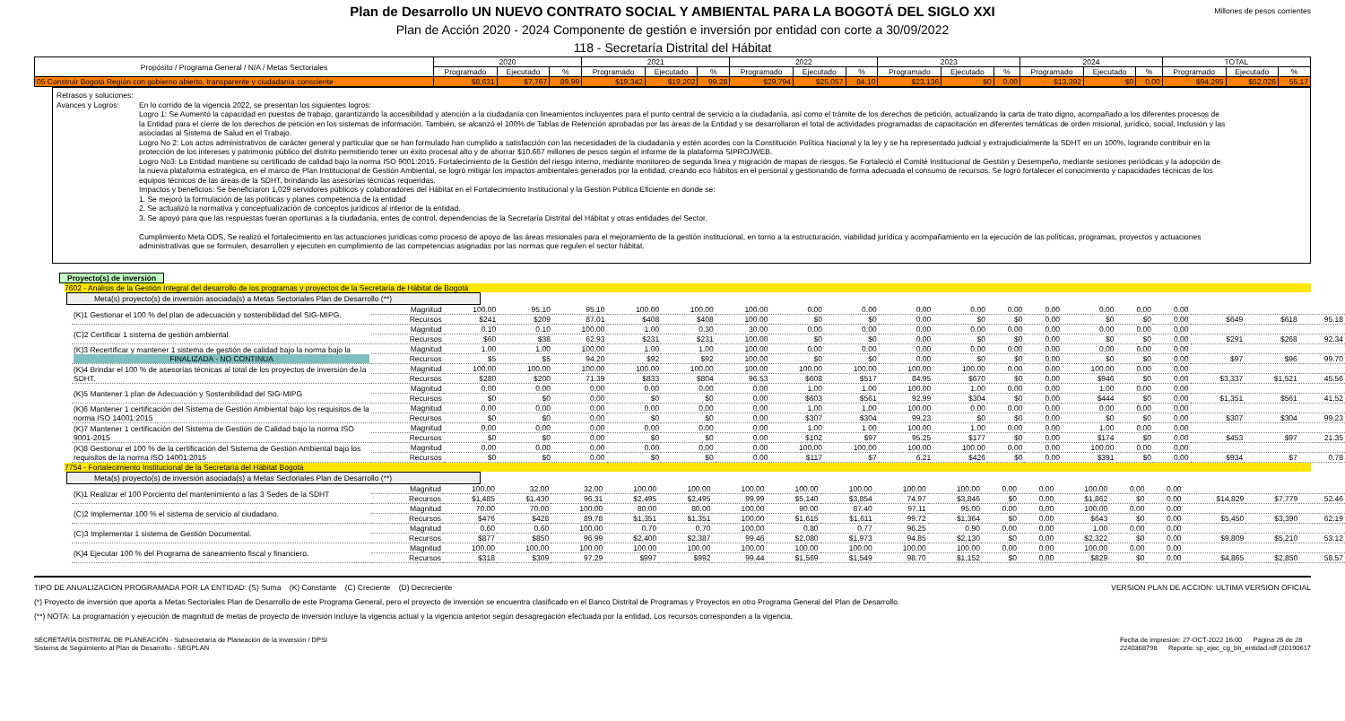Plan de Desarrollo UN NUEVO CONTRATO SOCIAL Y AMBIENTAL PARA LA BOGOTÁ DEL SIGLO XXI
Millones de pesos corrientes
Plan de Acción 2020 - 2024 Componente de gestión e inversión por entidad con corte a 30/09/2022
118 - Secretaría Distrital del Hábitat
| Propósito / Programa General / N/A / Metas Sectoriales | 2020 | | | 2021 | | | 2022 | | | 2023 | | | 2024 | | | TOTAL | | |
| --- | --- | --- | --- | --- | --- | --- | --- | --- | --- | --- | --- | --- | --- | --- | --- | --- | --- | --- |
| | Programado | Ejecutado | % | Programado | Ejecutado | % | Programado | Ejecutado | % | Programado | Ejecutado | % | Programado | Ejecutado | % | Programado | Ejecutado | % |
| 05 Construir Bogotá Región con gobierno abierto, transparente y ciudadanía consciente | $8,631 | $7,767 | 89.99 | $19,342 | $19,202 | 99.28 | $29,794 | $25,057 | 84.10 | $23,136 | $0 | 0.00 | $13,392 | $0 | 0.00 | $94,295 | $52,026 | 55.17 |
Retrasos y soluciones:
Avances y Logros: En lo corrido de la vigencia 2022, se presentan los siguientes logros:
Logro 1: Se Aumentó la capacidad en puestos de trabajo, garantizando la accesibilidad y atención a la ciudadanía con lineamientos incluyentes para el punto central de servicio a la ciudadanía, así como el trámite de los derechos de petición, actualizando la carta de trato digno, acompañado a los diferentes procesos de la Entidad para el cierre de los derechos de petición en los sistemas de información. También, se alcanzó el 100% de Tablas de Retención aprobadas por las áreas de la Entidad y se desarrollaron el total de actividades programadas de capacitación en diferentes temáticas de orden misional, jurídico, social, Inclusión y las asociadas al Sistema de Salud en el Trabajo.
Logro No 2: Los actos administrativos de carácter general y particular que se han formulado han cumplido a satisfacción con las necesidades de la ciudadanía y estén acordes con la Constitución Política Nacional y la ley y se ha representado judicial y extrajudicialmente la SDHT en un 100%, logrando contribuir en la protección de los intereses y patrimonio público del distrito permitiendo tener un éxito procesal alto y de ahorrar $10.667 millones de pesos según el informe de la plataforma SIPROJWEB.
Logro No3: La Entidad mantiene su certificado de calidad bajo la norma ISO 9001:2015. Fortalecimiento de la Gestión del riesgo interno, mediante monitoreo de segunda línea y migración de mapas de riesgos. Se Fortaleció el Comité Institucional de Gestión y Desempeño, mediante sesiones periódicas y la adopción de la nueva plataforma estratégica, en el marco de Plan Institucional de Gestión Ambiental, se logró mitigar los impactos ambientales generados por la entidad, creando eco hábitos en el personal y gestionando de forma adecuada el consumo de recursos. Se logró fortalecer el conocimiento y capacidades técnicas de los equipos técnicos de las áreas de la SDHT, brindando las asesorías técnicas requeridas.
Impactos y beneficios: Se beneficiaron 1,029 servidores públicos y colaboradores del Hábitat en el Fortalecimiento Institucional y la Gestión Pública Eficiente en donde se:
1. Se mejoró la formulación de las políticas y planes competencia de la entidad
2. Se actualizó la normativa y conceptualización de conceptos jurídicos al interior de la entidad.
3. Se apoyó para que las respuestas fueran oportunas a la ciudadanía, entes de control, dependencias de la Secretaría Distrital del Hábitat y otras entidades del Sector.
Cumplimiento Meta ODS, Se realizó el fortalecimiento en las actuaciones jurídicas como proceso de apoyo de las áreas misionales para el mejoramiento de la gestión institucional, en torno a la estructuración, viabilidad jurídica y acompañamiento en la ejecución de las políticas, programas, proyectos y actuaciones administrativas que se formulen, desarrollen y ejecuten en cumplimiento de las competencias asignadas por las normas que regulen el sector hábitat.
Proyecto(s) de inversión
7602 - Análisis de la Gestión Integral del desarrollo de los programas y proyectos de la Secretaría de Hábitat de Bogotá
Meta(s) proyecto(s) de inversión asociada(s) a Metas Sectoriales Plan de Desarrollo (**)
| (K)1 Gestionar el 100 % del plan de adecuación y sostenibilidad del SIG-MIPG. | Magnitud | 100.00 | 95.10 | 95.10 | 100.00 | 100.00 | 100.00 | 0.00 | 0.00 | 0.00 | 0.00 | 0.00 | 0.00 | 0.00 | 0.00 | 0.00 | | | |
| | Recursos | $241 | $209 | 87.01 | $408 | $408 | 100.00 | $0 | $0 | 0.00 | $0 | $0 | 0.00 | $0 | $0 | 0.00 | $649 | $618 | 95.18 |
| (C)2 Certificar 1 sistema de gestión ambiental. | Magnitud | 0.10 | 0.10 | 100.00 | 1.00 | 0.30 | 30.00 | 0.00 | 0.00 | 0.00 | 0.00 | 0.00 | 0.00 | 0.00 | 0.00 | 0.00 | | | |
| | Recursos | $60 | $38 | 62.93 | $231 | $231 | 100.00 | $0 | $0 | 0.00 | $0 | $0 | 0.00 | $0 | $0 | 0.00 | $291 | $268 | 92.34 |
| (K)3 Recertificar y mantener 1 sistema de gestión de calidad bajo la norma bajo la FINALIZADA - NO CONTINUA | Magnitud | 1.00 | 1.00 | 100.00 | 1.00 | 1.00 | 100.00 | 0.00 | 0.00 | 0.00 | 0.00 | 0.00 | 0.00 | 0.00 | 0.00 | 0.00 | | | |
| | Recursos | $5 | $5 | 94.20 | $92 | $92 | 100.00 | $0 | $0 | 0.00 | $0 | $0 | 0.00 | $0 | $0 | 0.00 | $97 | $96 | 99.70 |
| (K)4 Brindar el 100 % de asesorías técnicas al total de los proyectos de inversión de la SDHT. | Magnitud | 100.00 | 100.00 | 100.00 | 100.00 | 100.00 | 100.00 | 100.00 | 100.00 | 100.00 | 100.00 | 0.00 | 0.00 | 100.00 | 0.00 | 0.00 | | | |
| | Recursos | $280 | $200 | 71.39 | $833 | $804 | 96.53 | $608 | $517 | 84.95 | $670 | $0 | 0.00 | $946 | $0 | 0.00 | $3,337 | $1,521 | 45.56 |
| (K)5 Mantener 1 plan de Adecuación y Sostenibilidad del SIG-MIPG | Magnitud | 0.00 | 0.00 | 0.00 | 0.00 | 0.00 | 0.00 | 1.00 | 1.00 | 100.00 | 1.00 | 0.00 | 0.00 | 1.00 | 0.00 | 0.00 | | | |
| | Recursos | $0 | $0 | 0.00 | $0 | $0 | 0.00 | $603 | $561 | 92.99 | $304 | $0 | 0.00 | $444 | $0 | 0.00 | $1,351 | $561 | 41.52 |
| (K)6 Mantener 1 certificación del Sistema de Gestión Ambiental bajo los requisitos de la norma ISO 14001:2015 | Magnitud | 0.00 | 0.00 | 0.00 | 0.00 | 0.00 | 0.00 | 1.00 | 1.00 | 100.00 | 0.00 | 0.00 | 0.00 | 0.00 | 0.00 | 0.00 | | | |
| | Recursos | $0 | $0 | 0.00 | $0 | $0 | 0.00 | $307 | $304 | 99.23 | $0 | $0 | 0.00 | $0 | $0 | 0.00 | $307 | $304 | 99.23 |
| (K)7 Mantener 1 certificación del Sistema de Gestión de Calidad bajo la norma ISO 9001-2015 | Magnitud | 0.00 | 0.00 | 0.00 | 0.00 | 0.00 | 0.00 | 1.00 | 1.00 | 100.00 | 1.00 | 0.00 | 0.00 | 1.00 | 0.00 | 0.00 | | | |
| | Recursos | $0 | $0 | 0.00 | $0 | $0 | 0.00 | $102 | $97 | 95.25 | $177 | $0 | 0.00 | $174 | $0 | 0.00 | $453 | $97 | 21.35 |
| (K)8 Gestionar el 100 % de la certificación del Sistema de Gestión Ambiental bajo los requisitos de la norma ISO 14001:2015 | Magnitud | 0.00 | 0.00 | 0.00 | 0.00 | 0.00 | 0.00 | 100.00 | 100.00 | 100.00 | 100.00 | 0.00 | 0.00 | 100.00 | 0.00 | 0.00 | | | |
| | Recursos | $0 | $0 | 0.00 | $0 | $0 | 0.00 | $117 | $7 | 6.21 | $426 | $0 | 0.00 | $391 | $0 | 0.00 | $934 | $7 | 0.78 |
7754 - Fortalecimiento Institucional de la Secretaría del Hábitat Bogotá
Meta(s) proyecto(s) de inversión asociada(s) a Metas Sectoriales Plan de Desarrollo (**)
| (K)1 Realizar el 100 Porciento del mantenimiento a las 3 Sedes de la SDHT | Magnitud | 100.00 | 32.00 | 32.00 | 100.00 | 100.00 | 100.00 | 100.00 | 100.00 | 100.00 | 100.00 | 0.00 | 0.00 | 100.00 | 0.00 | 0.00 | | | |
| | Recursos | $1,485 | $1,430 | 96.31 | $2,495 | $2,495 | 99.99 | $5,140 | $3,854 | 74.97 | $3,846 | $0 | 0.00 | $1,862 | $0 | 0.00 | $14,829 | $7,779 | 52.46 |
| (C)2 Implementar 100 % el sistema de servicio al ciudadano. | Magnitud | 70.00 | 70.00 | 100.00 | 80.00 | 80.00 | 100.00 | 90.00 | 87.40 | 97.11 | 95.00 | 0.00 | 0.00 | 100.00 | 0.00 | 0.00 | | | |
| | Recursos | $476 | $428 | 89.78 | $1,351 | $1,351 | 100.00 | $1,615 | $1,611 | 99.72 | $1,364 | $0 | 0.00 | $643 | $0 | 0.00 | $5,450 | $3,390 | 62.19 |
| (C)3 Implementar 1 sistema de Gestión Documental. | Magnitud | 0.60 | 0.60 | 100.00 | 0.70 | 0.70 | 100.00 | 0.80 | 0.77 | 96.25 | 0.90 | 0.00 | 0.00 | 1.00 | 0.00 | 0.00 | | | |
| | Recursos | $877 | $850 | 96.99 | $2,400 | $2,387 | 99.46 | $2,080 | $1,973 | 94.85 | $2,130 | $0 | 0.00 | $2,322 | $0 | 0.00 | $9,809 | $5,210 | 53.12 |
| (K)4 Ejecutar 100 % del Programa de saneamiento fiscal y financiero. | Magnitud | 100.00 | 100.00 | 100.00 | 100.00 | 100.00 | 100.00 | 100.00 | 100.00 | 100.00 | 100.00 | 0.00 | 0.00 | 100.00 | 0.00 | 0.00 | | | |
| | Recursos | $318 | $309 | 97.29 | $997 | $992 | 99.44 | $1,569 | $1,549 | 98.70 | $1,152 | $0 | 0.00 | $829 | $0 | 0.00 | $4,865 | $2,850 | 58.57 |
TIPO DE ANUALIZACION PROGRAMADA POR LA ENTIDAD: (S) Suma (K) Constante (C) Creciente (D) Decreciente VERSION PLAN DE ACCION: ULTIMA VERSION OFICIAL
(*) Proyecto de inversión que aporta a Metas Sectoriales Plan de Desarrollo de este Programa General, pero el proyecto de inversión se encuentra clasificado en el Banco Distrital de Programas y Proyectos en otro Programa General del Plan de Desarrollo.
(**) NOTA: La programación y ejecución de magnitud de metas de proyecto de inversión incluye la vigencia actual y la vigencia anterior según desagregación efectuada por la entidad. Los recursos corresponden a la vigencia.
SECRETARÍA DISTRITAL DE PLANEACIÓN - Subsecretaría de Planeación de la Inversión / DPSI
Sistema de Seguimiento al Plan de Desarrollo - SEGPLAN
Fecha de impresión: 27-OCT-2022 16:00 Página 26 de 28
2240368798 Reporte: sp_ejec_cg_bh_entidad.rdf (20190617